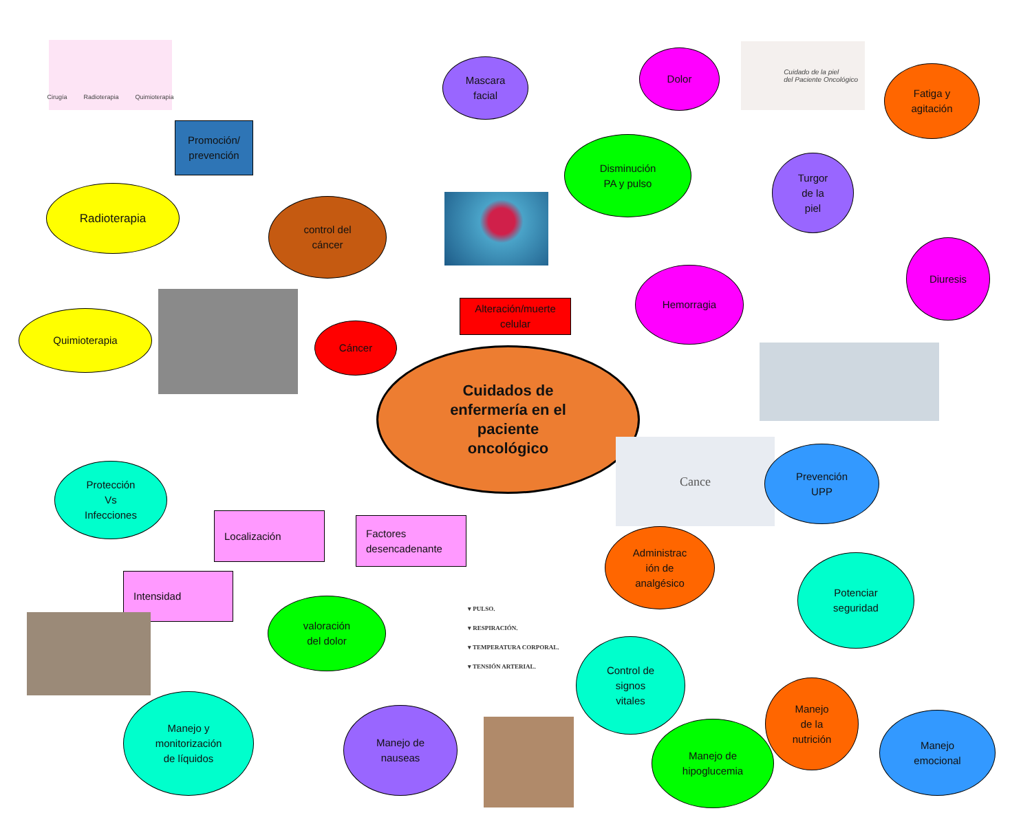Cirugía Radioterapia Quimioterapia
Mascara
facial
Dolor
Cuidado de la piel
del Paciente Oncológico
Fatiga y
agitación
Promoción/
prevención
Disminución
PA y pulso
Turgor
de la
piel
Radioterapia
control del
cáncer
Diuresis
Quimioterapia
Cáncer
Alteración/muerte
celular
Hemorragia
Cuidados de
enfermería en el
paciente
oncológico
Protección
Vs
Infecciones
Localización
Factores
desencadenante
Cance
Prevención
UPP
Intensidad
valoración
del dolor
▾ PULSO.
▾ RESPIRACIÓN.
▾ TEMPERATURA CORPORAL.
▾ TENSIÓN ARTERIAL.
Administrac
ión de
analgésico
Potenciar
seguridad
Control de
signos
vitales
Manejo
de la
nutrición
Manejo y
monitorización
de líquidos
Manejo de
nauseas
Manejo de
hipoglucemia
Manejo
emocional